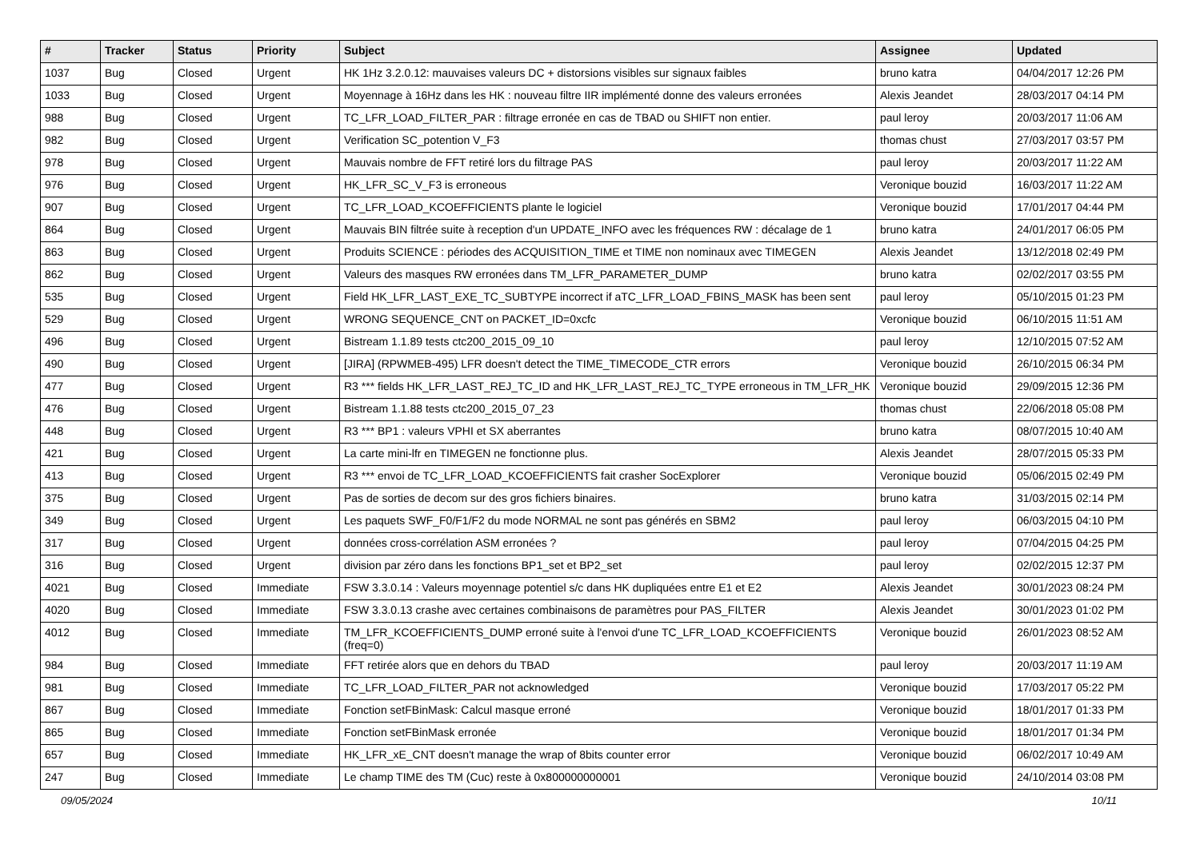| # | Tracker | Status | Priority | Subject | Assignee | Updated |
| --- | --- | --- | --- | --- | --- | --- |
| 1037 | Bug | Closed | Urgent | HK 1Hz 3.2.0.12: mauvaises valeurs DC + distorsions visibles sur signaux faibles | bruno katra | 04/04/2017 12:26 PM |
| 1033 | Bug | Closed | Urgent | Moyennage à 16Hz dans les HK : nouveau filtre IIR implémenté donne des valeurs erronées | Alexis Jeandet | 28/03/2017 04:14 PM |
| 988 | Bug | Closed | Urgent | TC_LFR_LOAD_FILTER_PAR : filtrage erronée en cas de TBAD ou SHIFT non entier. | paul leroy | 20/03/2017 11:06 AM |
| 982 | Bug | Closed | Urgent | Verification SC_potention V_F3 | thomas chust | 27/03/2017 03:57 PM |
| 978 | Bug | Closed | Urgent | Mauvais nombre de FFT retiré lors du filtrage PAS | paul leroy | 20/03/2017 11:22 AM |
| 976 | Bug | Closed | Urgent | HK_LFR_SC_V_F3 is erroneous | Veronique bouzid | 16/03/2017 11:22 AM |
| 907 | Bug | Closed | Urgent | TC_LFR_LOAD_KCOEFFICIENTS plante le logiciel | Veronique bouzid | 17/01/2017 04:44 PM |
| 864 | Bug | Closed | Urgent | Mauvais BIN filtrée suite à reception d'un UPDATE_INFO avec les fréquences RW : décalage de 1 | bruno katra | 24/01/2017 06:05 PM |
| 863 | Bug | Closed | Urgent | Produits SCIENCE : périodes des ACQUISITION_TIME et TIME non nominaux avec TIMEGEN | Alexis Jeandet | 13/12/2018 02:49 PM |
| 862 | Bug | Closed | Urgent | Valeurs des masques RW erronées dans TM_LFR_PARAMETER_DUMP | bruno katra | 02/02/2017 03:55 PM |
| 535 | Bug | Closed | Urgent | Field HK_LFR_LAST_EXE_TC_SUBTYPE incorrect if aTC_LFR_LOAD_FBINS_MASK has been sent | paul leroy | 05/10/2015 01:23 PM |
| 529 | Bug | Closed | Urgent | WRONG SEQUENCE_CNT on PACKET_ID=0xcfc | Veronique bouzid | 06/10/2015 11:51 AM |
| 496 | Bug | Closed | Urgent | Bistream 1.1.89 tests ctc200_2015_09_10 | paul leroy | 12/10/2015 07:52 AM |
| 490 | Bug | Closed | Urgent | [JIRA] (RPWMEB-495) LFR doesn't detect the TIME_TIMECODE_CTR errors | Veronique bouzid | 26/10/2015 06:34 PM |
| 477 | Bug | Closed | Urgent | R3 *** fields HK_LFR_LAST_REJ_TC_ID and HK_LFR_LAST_REJ_TC_TYPE erroneous in TM_LFR_HK | Veronique bouzid | 29/09/2015 12:36 PM |
| 476 | Bug | Closed | Urgent | Bistream 1.1.88 tests ctc200_2015_07_23 | thomas chust | 22/06/2018 05:08 PM |
| 448 | Bug | Closed | Urgent | R3 *** BP1 : valeurs VPHI et SX aberrantes | bruno katra | 08/07/2015 10:40 AM |
| 421 | Bug | Closed | Urgent | La carte mini-lfr en TIMEGEN ne fonctionne plus. | Alexis Jeandet | 28/07/2015 05:33 PM |
| 413 | Bug | Closed | Urgent | R3 *** envoi de TC_LFR_LOAD_KCOEFFICIENTS fait crasher SocExplorer | Veronique bouzid | 05/06/2015 02:49 PM |
| 375 | Bug | Closed | Urgent | Pas de sorties de decom sur des gros fichiers binaires. | bruno katra | 31/03/2015 02:14 PM |
| 349 | Bug | Closed | Urgent | Les paquets SWF_F0/F1/F2 du mode NORMAL ne sont pas générés en SBM2 | paul leroy | 06/03/2015 04:10 PM |
| 317 | Bug | Closed | Urgent | données cross-corrélation ASM erronées ? | paul leroy | 07/04/2015 04:25 PM |
| 316 | Bug | Closed | Urgent | division par zéro dans les fonctions BP1_set et BP2_set | paul leroy | 02/02/2015 12:37 PM |
| 4021 | Bug | Closed | Immediate | FSW 3.3.0.14 : Valeurs moyennage potentiel s/c dans HK dupliquées entre E1 et E2 | Alexis Jeandet | 30/01/2023 08:24 PM |
| 4020 | Bug | Closed | Immediate | FSW 3.3.0.13 crashe avec certaines combinaisons de paramètres pour PAS_FILTER | Alexis Jeandet | 30/01/2023 01:02 PM |
| 4012 | Bug | Closed | Immediate | TM_LFR_KCOEFFICIENTS_DUMP erroné suite à l'envoi d'une TC_LFR_LOAD_KCOEFFICIENTS (freq=0) | Veronique bouzid | 26/01/2023 08:52 AM |
| 984 | Bug | Closed | Immediate | FFT retirée alors que en dehors du TBAD | paul leroy | 20/03/2017 11:19 AM |
| 981 | Bug | Closed | Immediate | TC_LFR_LOAD_FILTER_PAR not acknowledged | Veronique bouzid | 17/03/2017 05:22 PM |
| 867 | Bug | Closed | Immediate | Fonction setFBinMask: Calcul masque erroné | Veronique bouzid | 18/01/2017 01:33 PM |
| 865 | Bug | Closed | Immediate | Fonction setFBinMask erronée | Veronique bouzid | 18/01/2017 01:34 PM |
| 657 | Bug | Closed | Immediate | HK_LFR_xE_CNT doesn't manage the wrap of 8bits counter error | Veronique bouzid | 06/02/2017 10:49 AM |
| 247 | Bug | Closed | Immediate | Le champ TIME des TM (Cuc) reste à 0x800000000001 | Veronique bouzid | 24/10/2014 03:08 PM |
09/05/2024 10/11